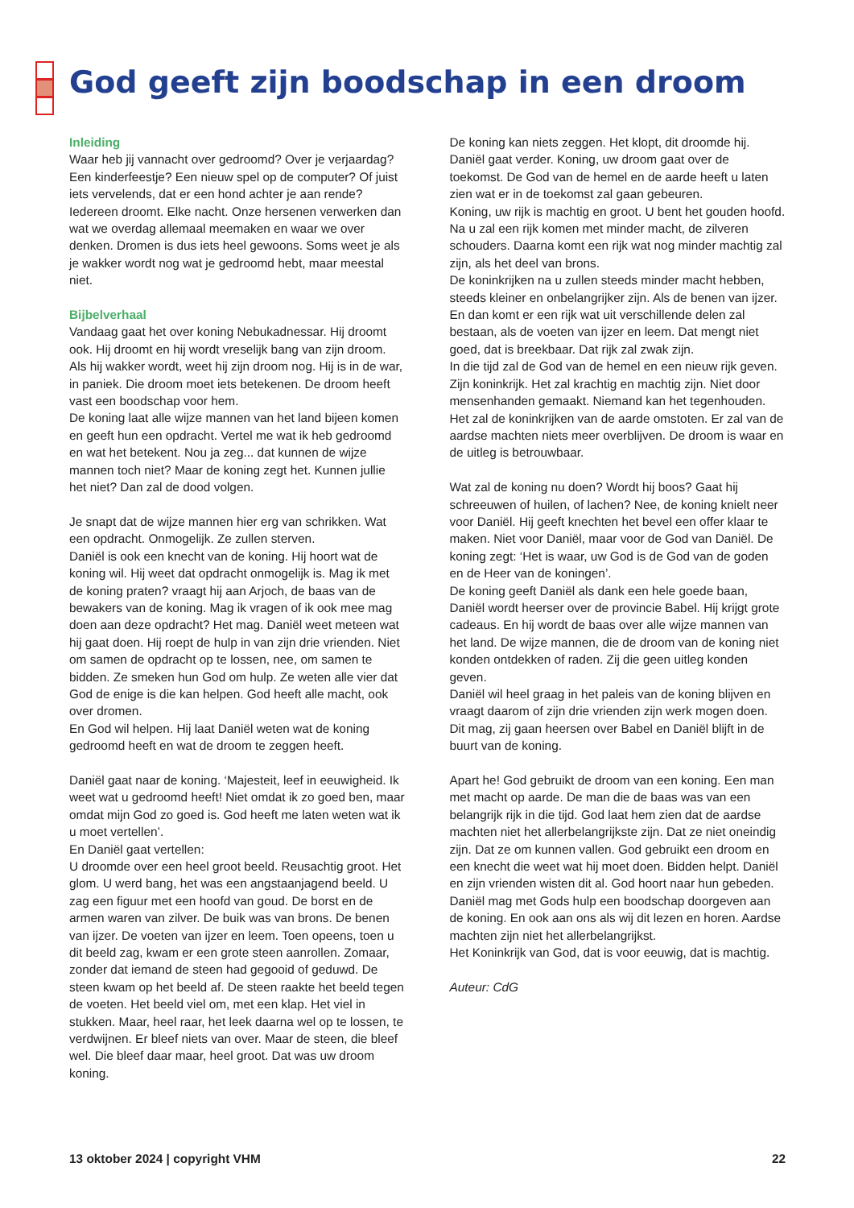God geeft zijn boodschap in een droom
Inleiding
Waar heb jij vannacht over gedroomd? Over je verjaardag? Een kinderfeestje? Een nieuw spel op de computer? Of juist iets vervelends, dat er een hond achter je aan rende? Iedereen droomt. Elke nacht. Onze hersenen verwerken dan wat we overdag allemaal meemaken en waar we over denken. Dromen is dus iets heel gewoons. Soms weet je als je wakker wordt nog wat je gedroomd hebt, maar meestal niet.
Bijbelverhaal
Vandaag gaat het over koning Nebukadnessar. Hij droomt ook. Hij droomt en hij wordt vreselijk bang van zijn droom. Als hij wakker wordt, weet hij zijn droom nog. Hij is in de war, in paniek. Die droom moet iets betekenen. De droom heeft vast een boodschap voor hem.
De koning laat alle wijze mannen van het land bijeen komen en geeft hun een opdracht. Vertel me wat ik heb gedroomd en wat het betekent. Nou ja zeg... dat kunnen de wijze mannen toch niet? Maar de koning zegt het. Kunnen jullie het niet? Dan zal de dood volgen.
Je snapt dat de wijze mannen hier erg van schrikken. Wat een opdracht. Onmogelijk. Ze zullen sterven.
Daniël is ook een knecht van de koning. Hij hoort wat de koning wil. Hij weet dat opdracht onmogelijk is. Mag ik met de koning praten? vraagt hij aan Arjoch, de baas van de bewakers van de koning. Mag ik vragen of ik ook mee mag doen aan deze opdracht? Het mag. Daniël weet meteen wat hij gaat doen. Hij roept de hulp in van zijn drie vrienden. Niet om samen de opdracht op te lossen, nee, om samen te bidden. Ze smeken hun God om hulp. Ze weten alle vier dat God de enige is die kan helpen. God heeft alle macht, ook over dromen.
En God wil helpen. Hij laat Daniël weten wat de koning gedroomd heeft en wat de droom te zeggen heeft.
Daniël gaat naar de koning. ‘Majesteit, leef in eeuwigheid. Ik weet wat u gedroomd heeft! Niet omdat ik zo goed ben, maar omdat mijn God zo goed is. God heeft me laten weten wat ik u moet vertellen’.
En Daniël gaat vertellen:
U droomde over een heel groot beeld. Reusachtig groot. Het glom. U werd bang, het was een angstaanjagend beeld. U zag een figuur met een hoofd van goud. De borst en de armen waren van zilver. De buik was van brons. De benen van ijzer. De voeten van ijzer en leem. Toen opeens, toen u dit beeld zag, kwam er een grote steen aanrollen. Zomaar, zonder dat iemand de steen had gegooid of geduwd. De steen kwam op het beeld af. De steen raakte het beeld tegen de voeten. Het beeld viel om, met een klap. Het viel in stukken. Maar, heel raar, het leek daarna wel op te lossen, te verdwijnen. Er bleef niets van over. Maar de steen, die bleef wel. Die bleef daar maar, heel groot. Dat was uw droom koning.
De koning kan niets zeggen. Het klopt, dit droomde hij. Daniël gaat verder. Koning, uw droom gaat over de toekomst. De God van de hemel en de aarde heeft u laten zien wat er in de toekomst zal gaan gebeuren.
Koning, uw rijk is machtig en groot. U bent het gouden hoofd.
Na u zal een rijk komen met minder macht, de zilveren schouders. Daarna komt een rijk wat nog minder machtig zal zijn, als het deel van brons.
De koninkrijken na u zullen steeds minder macht hebben, steeds kleiner en onbelangrijker zijn. Als de benen van ijzer. En dan komt er een rijk wat uit verschillende delen zal bestaan, als de voeten van ijzer en leem. Dat mengt niet goed, dat is breekbaar. Dat rijk zal zwak zijn.
In die tijd zal de God van de hemel en een nieuw rijk geven. Zijn koninkrijk. Het zal krachtig en machtig zijn. Niet door mensenhanden gemaakt. Niemand kan het tegenhouden. Het zal de koninkrijken van de aarde omstoten. Er zal van de aardse machten niets meer overblijven. De droom is waar en de uitleg is betrouwbaar.
Wat zal de koning nu doen? Wordt hij boos? Gaat hij schreeuwen of huilen, of lachen? Nee, de koning knielt neer voor Daniël. Hij geeft knechten het bevel een offer klaar te maken. Niet voor Daniël, maar voor de God van Daniël. De koning zegt: ‘Het is waar, uw God is de God van de goden en de Heer van de koningen’.
De koning geeft Daniël als dank een hele goede baan, Daniël wordt heerser over de provincie Babel. Hij krijgt grote cadeaus. En hij wordt de baas over alle wijze mannen van het land. De wijze mannen, die de droom van de koning niet konden ontdekken of raden. Zij die geen uitleg konden geven.
Daniël wil heel graag in het paleis van de koning blijven en vraagt daarom of zijn drie vrienden zijn werk mogen doen. Dit mag, zij gaan heersen over Babel en Daniël blijft in de buurt van de koning.
Apart he! God gebruikt de droom van een koning. Een man met macht op aarde. De man die de baas was van een belangrijk rijk in die tijd. God laat hem zien dat de aardse machten niet het allerbelangrijkste zijn. Dat ze niet oneindig zijn. Dat ze om kunnen vallen. God gebruikt een droom en een knecht die weet wat hij moet doen. Bidden helpt. Daniël en zijn vrienden wisten dit al. God hoort naar hun gebeden. Daniël mag met Gods hulp een boodschap doorgeven aan de koning. En ook aan ons als wij dit lezen en horen. Aardse machten zijn niet het allerbelangrijkst.
Het Koninkrijk van God, dat is voor eeuwig, dat is machtig.
Auteur: CdG
13 oktober 2024 | copyright VHM 22